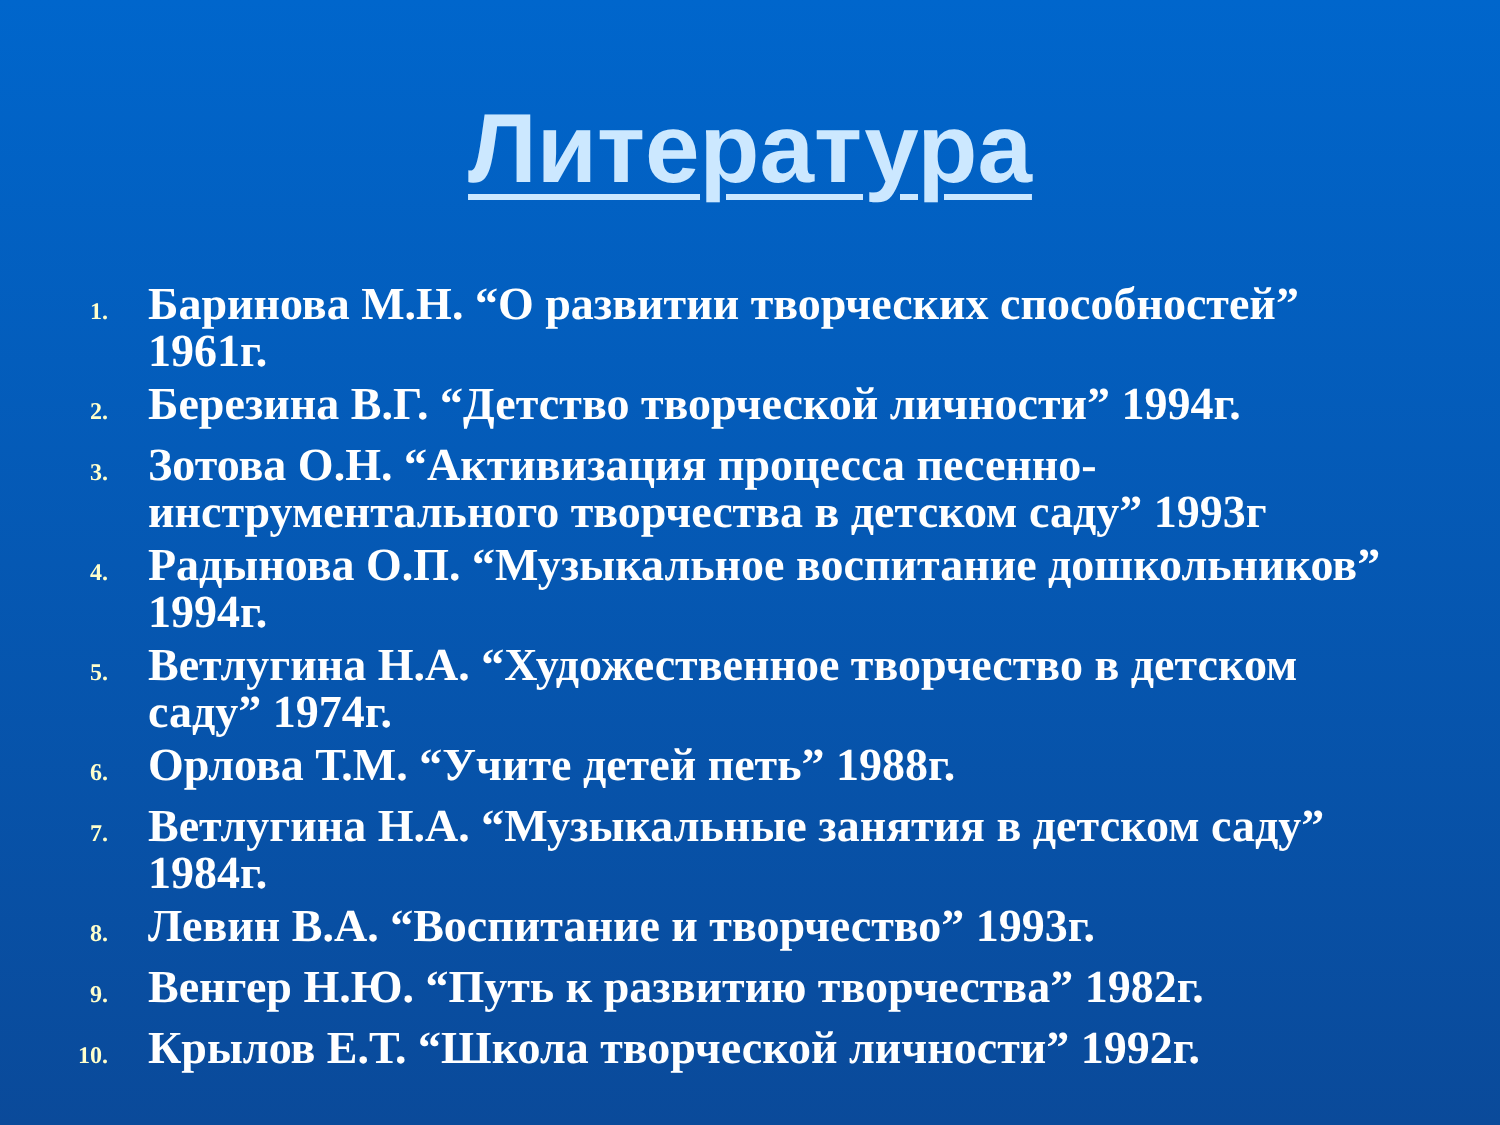Литература
1. Баринова М.Н. “О развитии творческих способностей” 1961г.
2. Березина В.Г. “Детство творческой личности” 1994г.
3. Зотова О.Н. “Активизация процесса песенно-инструментального творчества в детском саду” 1993г
4. Радынова О.П. “Музыкальное воспитание дошкольников” 1994г.
5. Ветлугина Н.А. “Художественное творчество в детском саду” 1974г.
6. Орлова Т.М. “Учите детей петь” 1988г.
7. Ветлугина Н.А. “Музыкальные занятия в детском саду” 1984г.
8. Левин В.А. “Воспитание и творчество” 1993г.
9. Венгер Н.Ю. “Путь к развитию творчества” 1982г.
10. Крылов Е.Т. “Школа творческой личности” 1992г.